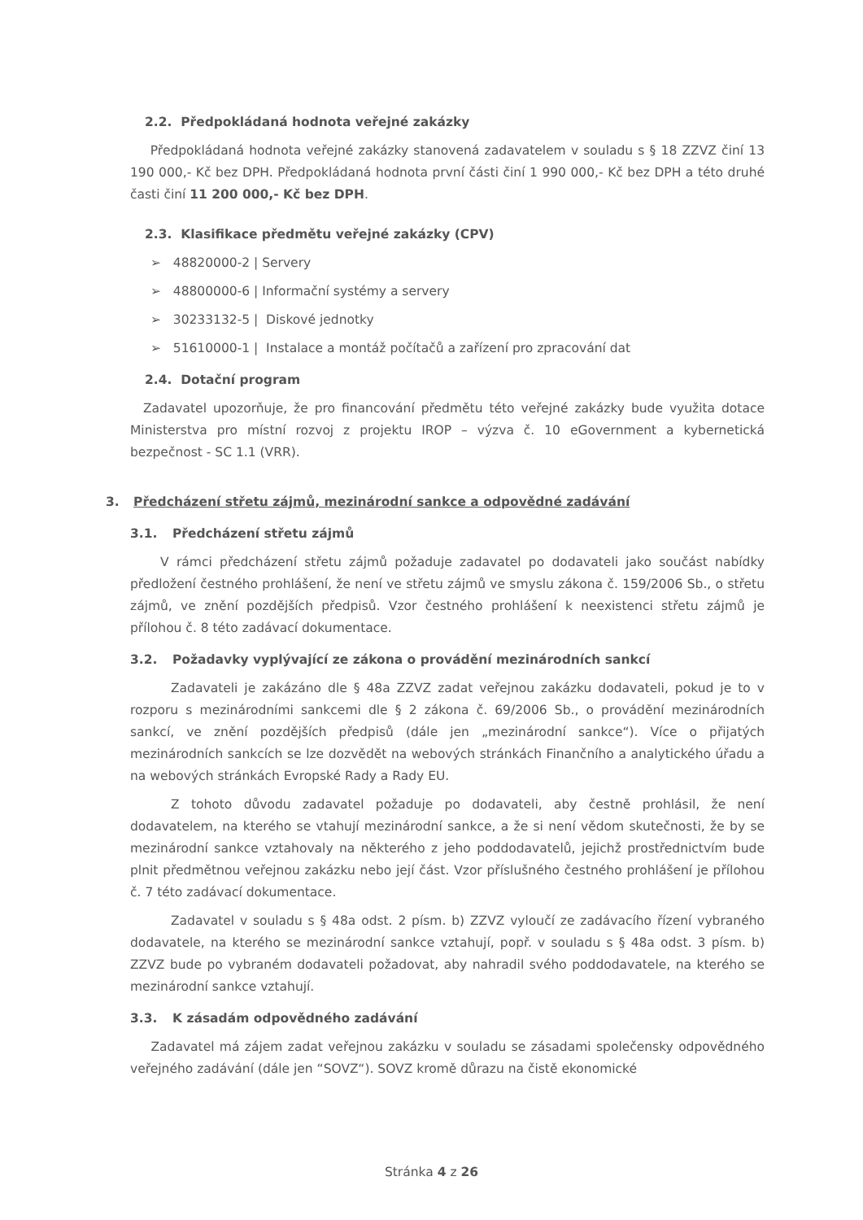2.2. Předpokládaná hodnota veřejné zakázky
Předpokládaná hodnota veřejné zakázky stanovená zadavatelem v souladu s § 18 ZZVZ činí 13 190 000,- Kč bez DPH. Předpokládaná hodnota první části činí 1 990 000,- Kč bez DPH a této druhé časti činí 11 200 000,- Kč bez DPH.
2.3. Klasifikace předmětu veřejné zakázky (CPV)
➢ 48820000-2 | Servery
➢ 48800000-6 | Informační systémy a servery
➢ 30233132-5 | Diskové jednotky
➢ 51610000-1 | Instalace a montáž počítačů a zařízení pro zpracování dat
2.4. Dotační program
Zadavatel upozorňuje, že pro financování předmětu této veřejné zakázky bude využita dotace Ministerstva pro místní rozvoj z projektu IROP – výzva č. 10 eGovernment a kybernetická bezpečnost - SC 1.1 (VRR).
3. Předcházení střetu zájmů, mezinárodní sankce a odpovědné zadávání
3.1. Předcházení střetu zájmů
V rámci předcházení střetu zájmů požaduje zadavatel po dodavateli jako součást nabídky předložení čestného prohlášení, že není ve střetu zájmů ve smyslu zákona č. 159/2006 Sb., o střetu zájmů, ve znění pozdějších předpisů. Vzor čestného prohlášení k neexistenci střetu zájmů je přílohou č. 8 této zadávací dokumentace.
3.2. Požadavky vyplývající ze zákona o provádění mezinárodních sankcí
Zadavateli je zakázáno dle § 48a ZZVZ zadat veřejnou zakázku dodavateli, pokud je to v rozporu s mezinárodními sankcemi dle § 2 zákona č. 69/2006 Sb., o provádění mezinárodních sankcí, ve znění pozdějších předpisů (dále jen „mezinárodní sankce“). Více o přijatých mezinárodních sankcích se lze dozvědět na webových stránkách Finančního a analytického úřadu a na webových stránkách Evropské Rady a Rady EU.
Z tohoto důvodu zadavatel požaduje po dodavateli, aby čestně prohlásil, že není dodavatelem, na kterého se vtahují mezinárodní sankce, a že si není vědom skutečnosti, že by se mezinárodní sankce vztahovaly na některého z jeho poddodavatelů, jejichž prostřednictvím bude plnit předmětnou veřejnou zakázku nebo její část. Vzor příslušného čestného prohlášení je přílohou č. 7 této zadávací dokumentace.
Zadavatel v souladu s § 48a odst. 2 písm. b) ZZVZ vyloučí ze zadávacího řízení vybraného dodavatele, na kterého se mezinárodní sankce vztahují, popř. v souladu s § 48a odst. 3 písm. b) ZZVZ bude po vybraném dodavateli požadovat, aby nahradil svého poddodavatele, na kterého se mezinárodní sankce vztahují.
3.3. K zásadám odpovědného zadávání
Zadavatel má zájem zadat veřejnou zakázku v souladu se zásadami společensky odpovědného veřejného zadávání (dále jen “SOVZ“). SOVZ kromě důrazu na čistě ekonomické
Stránka 4 z 26